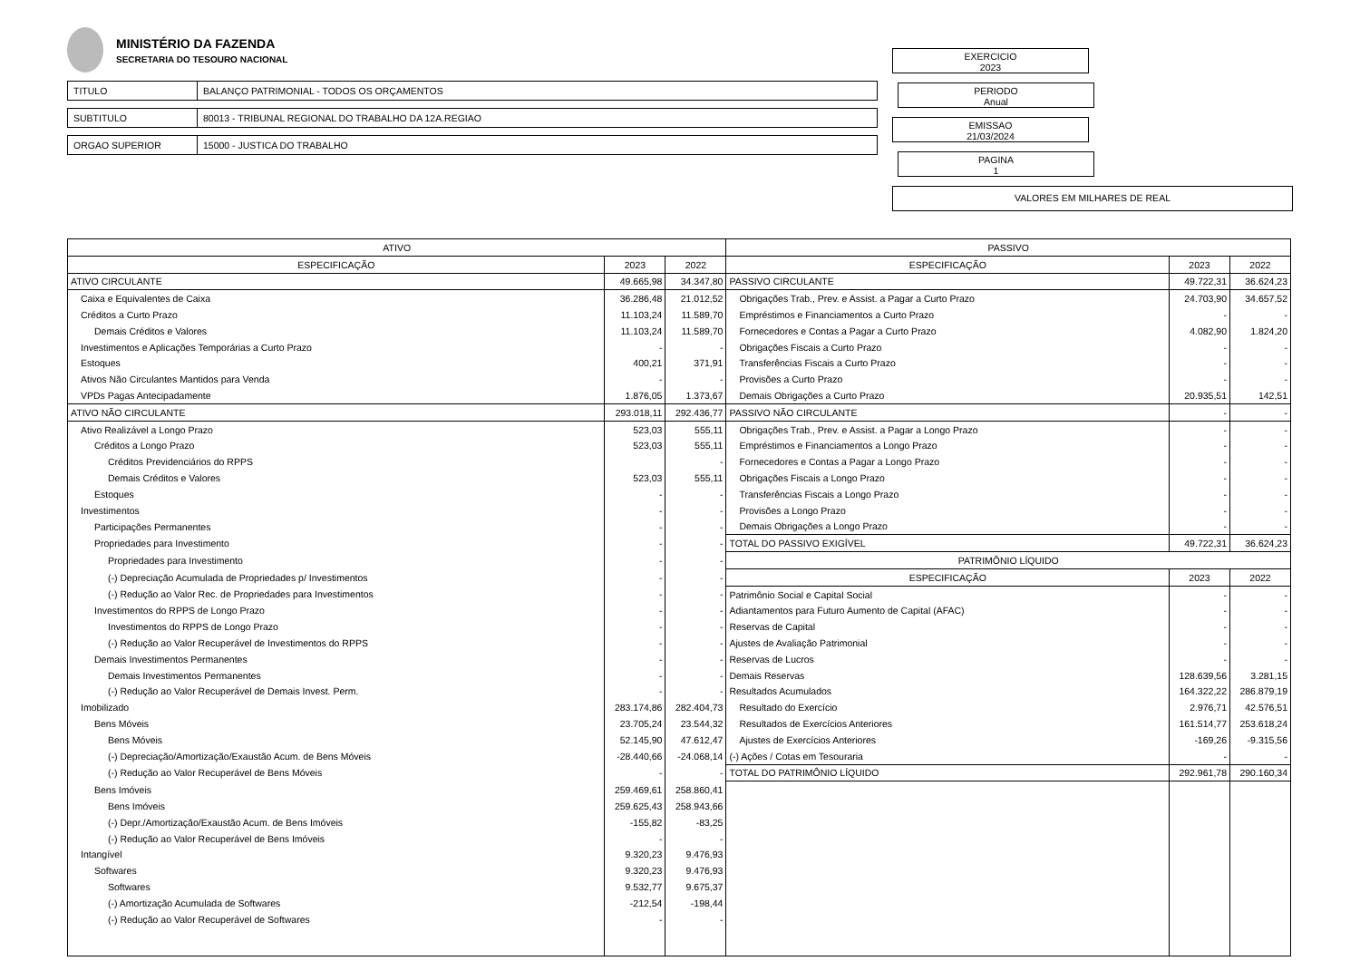MINISTÉRIO DA FAZENDA
SECRETARIA DO TESOURO NACIONAL
| TITULO | BALANÇO PATRIMONIAL - TODOS OS ORÇAMENTOS |
| SUBTITULO | 80013 - TRIBUNAL REGIONAL DO TRABALHO DA 12A.REGIAO |
| ORGAO SUPERIOR | 15000 - JUSTICA DO TRABALHO |
EXERCICIO
2023
PERIODO
Anual
EMISSAO
21/03/2024
PAGINA
1
VALORES EM MILHARES DE REAL
| ATIVO | | | PASSIVO | | |
| ESPECIFICAÇÃO | 2023 | 2022 | ESPECIFICAÇÃO | 2023 | 2022 |
| ATIVO CIRCULANTE | 49.665,98 | 34.347,80 | PASSIVO CIRCULANTE | 49.722,31 | 36.624,23 |
| Caixa e Equivalentes de Caixa | 36.286,48 | 21.012,52 | Obrigações Trab., Prev. e Assist. a Pagar a Curto Prazo | 24.703,90 | 34.657,52 |
| Créditos a Curto Prazo | 11.103,24 | 11.589,70 | Empréstimos e Financiamentos a Curto Prazo | - | - |
| Demais Créditos e Valores | 11.103,24 | 11.589,70 | Fornecedores e Contas a Pagar a Curto Prazo | 4.082,90 | 1.824,20 |
| Investimentos e Aplicações Temporárias a Curto Prazo | - | - | Obrigações Fiscais a Curto Prazo | - | - |
| Estoques | 400,21 | 371,91 | Transferências Fiscais a Curto Prazo | - | - |
| Ativos Não Circulantes Mantidos para Venda | - | - | Provisões a Curto Prazo | - | - |
| VPDs Pagas Antecipadamente | 1.876,05 | 1.373,67 | Demais Obrigações a Curto Prazo | 20.935,51 | 142,51 |
| ATIVO NÃO CIRCULANTE | 293.018,11 | 292.436,77 | PASSIVO NÃO CIRCULANTE | - | - |
| Ativo Realizável a Longo Prazo | 523,03 | 555,11 | Obrigações Trab., Prev. e Assist. a Pagar a Longo Prazo | - | - |
| Créditos a Longo Prazo | 523,03 | 555,11 | Empréstimos e Financiamentos a Longo Prazo | - | - |
| Créditos Previdenciários do RPPS | | - | Fornecedores e Contas a Pagar a Longo Prazo | - | - |
| Demais Créditos e Valores | 523,03 | 555,11 | Obrigações Fiscais a Longo Prazo | - | - |
| Estoques | - | - | Transferências Fiscais a Longo Prazo | - | - |
| Investimentos | - | - | Provisões a Longo Prazo | - | - |
| Participações Permanentes | - | - | Demais Obrigações a Longo Prazo | - | - |
| Propriedades para Investimento | - | - | TOTAL DO PASSIVO EXIGÍVEL | 49.722,31 | 36.624,23 |
| Propriedades para Investimento | - | - | PATRIMÔNIO LÍQUIDO | | |
| (-) Depreciação Acumulada de Propriedades p/ Investimentos | - | - | ESPECIFICAÇÃO | 2023 | 2022 |
| (-) Redução ao Valor Rec. de Propriedades para Investimentos | - | - | Patrimônio Social e Capital Social | - | - |
| Investimentos do RPPS de Longo Prazo | - | - | Adiantamentos para Futuro Aumento de Capital (AFAC) | - | - |
| Investimentos do RPPS de Longo Prazo | - | - | Reservas de Capital | - | - |
| (-) Redução ao Valor Recuperável de Investimentos do RPPS | - | - | Ajustes de Avaliação Patrimonial | - | - |
| Demais Investimentos Permanentes | - | - | Reservas de Lucros | - | - |
| Demais Investimentos Permanentes | - | - | Demais Reservas | 128.639,56 | 3.281,15 |
| (-) Redução ao Valor Recuperável de Demais Invest. Perm. | - | - | Resultados Acumulados | 164.322,22 | 286.879,19 |
| Imobilizado | 283.174,86 | 282.404,73 | Resultado do Exercício | 2.976,71 | 42.576,51 |
| Bens Móveis | 23.705,24 | 23.544,32 | Resultados de Exercícios Anteriores | 161.514,77 | 253.618,24 |
| Bens Móveis | 52.145,90 | 47.612,47 | Ajustes de Exercícios Anteriores | -169,26 | -9.315,56 |
| (-) Depreciação/Amortização/Exaustão Acum. de Bens Móveis | -28.440,66 | -24.068,14 | (-) Ações / Cotas em Tesouraria | - | - |
| (-) Redução ao Valor Recuperável de Bens Móveis | - | - | TOTAL DO PATRIMÔNIO LÍQUIDO | 292.961,78 | 290.160,34 |
| Bens Imóveis | 259.469,61 | 258.860,41 | | | |
| Bens Imóveis | 259.625,43 | 258.943,66 | | | |
| (-) Depr./Amortização/Exaustão Acum. de Bens Imóveis | -155,82 | -83,25 | | | |
| (-) Redução ao Valor Recuperável de Bens Imóveis | - | - | | | |
| Intangível | 9.320,23 | 9.476,93 | | | |
| Softwares | 9.320,23 | 9.476,93 | | | |
| Softwares | 9.532,77 | 9.675,37 | | | |
| (-) Amortização Acumulada de Softwares | -212,54 | -198,44 | | | |
| (-) Redução ao Valor Recuperável de Softwares | - | - | | | |